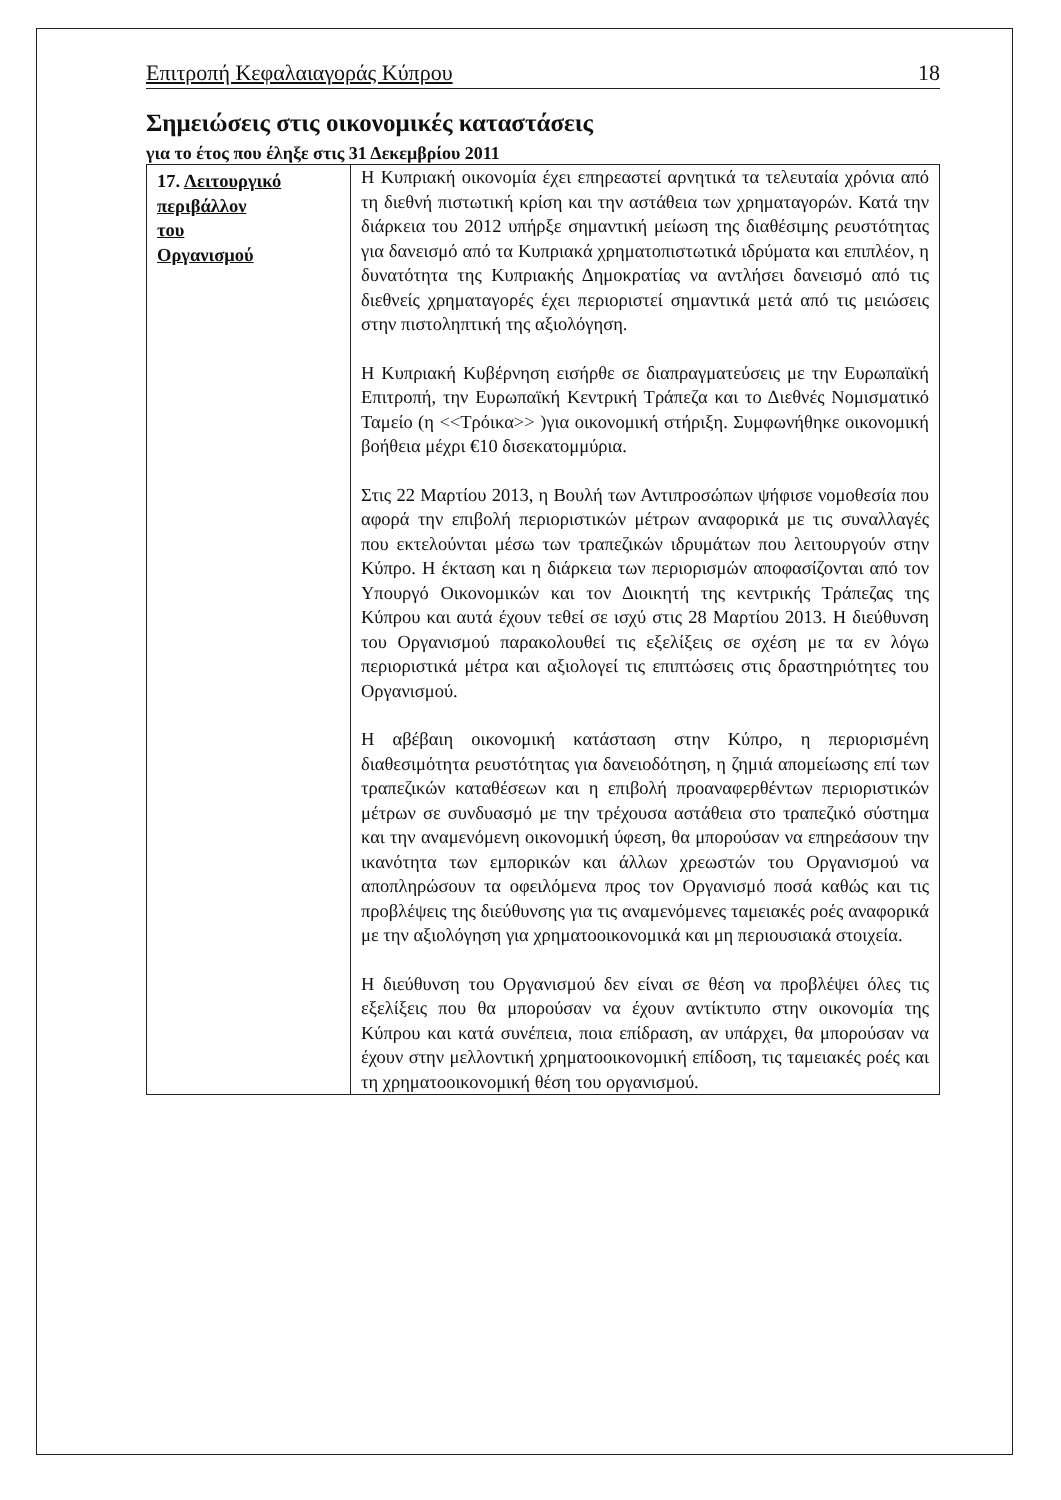Επιτροπή Κεφαλαιαγοράς Κύπρου 18
Σημειώσεις στις οικονομικές καταστάσεις
για το έτος που έληξε στις 31 Δεκεμβρίου 2011
| 17. Λειτουργικό περιβάλλον του Οργανισμού | Η Κυπριακή οικονομία έχει επηρεαστεί αρνητικά τα τελευταία χρόνια από τη διεθνή πιστωτική κρίση και την αστάθεια των χρηματαγορών. Κατά την διάρκεια του 2012 υπήρξε σημαντική μείωση της διαθέσιμης ρευστότητας για δανεισμό από τα Κυπριακά χρηματοπιστωτικά ιδρύματα και επιπλέον, η δυνατότητα της Κυπριακής Δημοκρατίας να αντλήσει δανεισμό από τις διεθνείς χρηματαγορές έχει περιοριστεί σημαντικά μετά από τις μειώσεις στην πιστοληπτική της αξιολόγηση. Η Κυπριακή Κυβέρνηση εισήρθε σε διαπραγματεύσεις με την Ευρωπαϊκή Επιτροπή, την Ευρωπαϊκή Κεντρική Τράπεζα και το Διεθνές Νομισματικό Ταμείο (η <<Τρόικα>> )για οικονομική στήριξη. Συμφωνήθηκε οικονομική βοήθεια μέχρι €10 δισεκατομμύρια. Στις 22 Μαρτίου 2013, η Βουλή των Αντιπροσώπων ψήφισε νομοθεσία που αφορά την επιβολή περιοριστικών μέτρων αναφορικά με τις συναλλαγές που εκτελούνται μέσω των τραπεζικών ιδρυμάτων που λειτουργούν στην Κύπρο. Η έκταση και η διάρκεια των περιορισμών αποφασίζονται από τον Υπουργό Οικονομικών και τον Διοικητή της κεντρικής Τράπεζας της Κύπρου και αυτά έχουν τεθεί σε ισχύ στις 28 Μαρτίου 2013. Η διεύθυνση του Οργανισμού παρακολουθεί τις εξελίξεις σε σχέση με τα εν λόγω περιοριστικά μέτρα και αξιολογεί τις επιπτώσεις στις δραστηριότητες του Οργανισμού. Η αβέβαιη οικονομική κατάσταση στην Κύπρο, η περιορισμένη διαθεσιμότητα ρευστότητας για δανειοδότηση, η ζημιά απομείωσης επί των τραπεζικών καταθέσεων και η επιβολή προαναφερθέντων περιοριστικών μέτρων σε συνδυασμό με την τρέχουσα αστάθεια στο τραπεζικό σύστημα και την αναμενόμενη οικονομική ύφεση, θα μπορούσαν να επηρεάσουν την ικανότητα των εμπορικών και άλλων χρεωστών του Οργανισμού να αποπληρώσουν τα οφειλόμενα προς τον Οργανισμό ποσά καθώς και τις προβλέψεις της διεύθυνσης για τις αναμενόμενες ταμειακές ροές αναφορικά με την αξιολόγηση για χρηματοοικονομικά και μη περιουσιακά στοιχεία. Η διεύθυνση του Οργανισμού δεν είναι σε θέση να προβλέψει όλες τις εξελίξεις που θα μπορούσαν να έχουν αντίκτυπο στην οικονομία της Κύπρου και κατά συνέπεια, ποια επίδραση, αν υπάρχει, θα μπορούσαν να έχουν στην μελλοντική χρηματοοικονομική επίδοση, τις ταμειακές ροές και τη χρηματοοικονομική θέση του οργανισμού. |